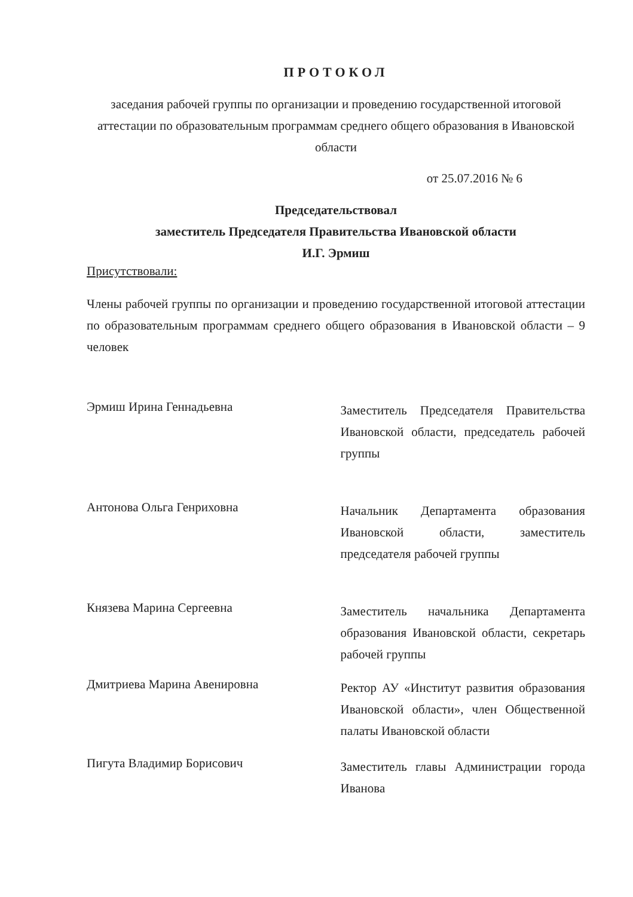ПРОТОКОЛ
заседания рабочей группы по организации и проведению государственной итоговой аттестации по образовательным программам среднего общего образования в Ивановской области
от 25.07.2016 № 6
Председательствовал
заместитель Председателя Правительства Ивановской области
И.Г. Эрмиш
Присутствовали:
Члены рабочей группы по организации и проведению государственной итоговой аттестации по образовательным программам среднего общего образования в Ивановской области – 9 человек
Эрмиш Ирина Геннадьевна
Заместитель Председателя Правительства Ивановской области, председатель рабочей группы
Антонова Ольга Генриховна
Начальник Департамента образования Ивановской области, заместитель председателя рабочей группы
Князева Марина Сергеевна
Заместитель начальника Департамента образования Ивановской области, секретарь рабочей группы
Дмитриева Марина Авенировна
Ректор АУ «Институт развития образования Ивановской области», член Общественной палаты Ивановской области
Пигута Владимир Борисович
Заместитель главы Администрации города Иванова